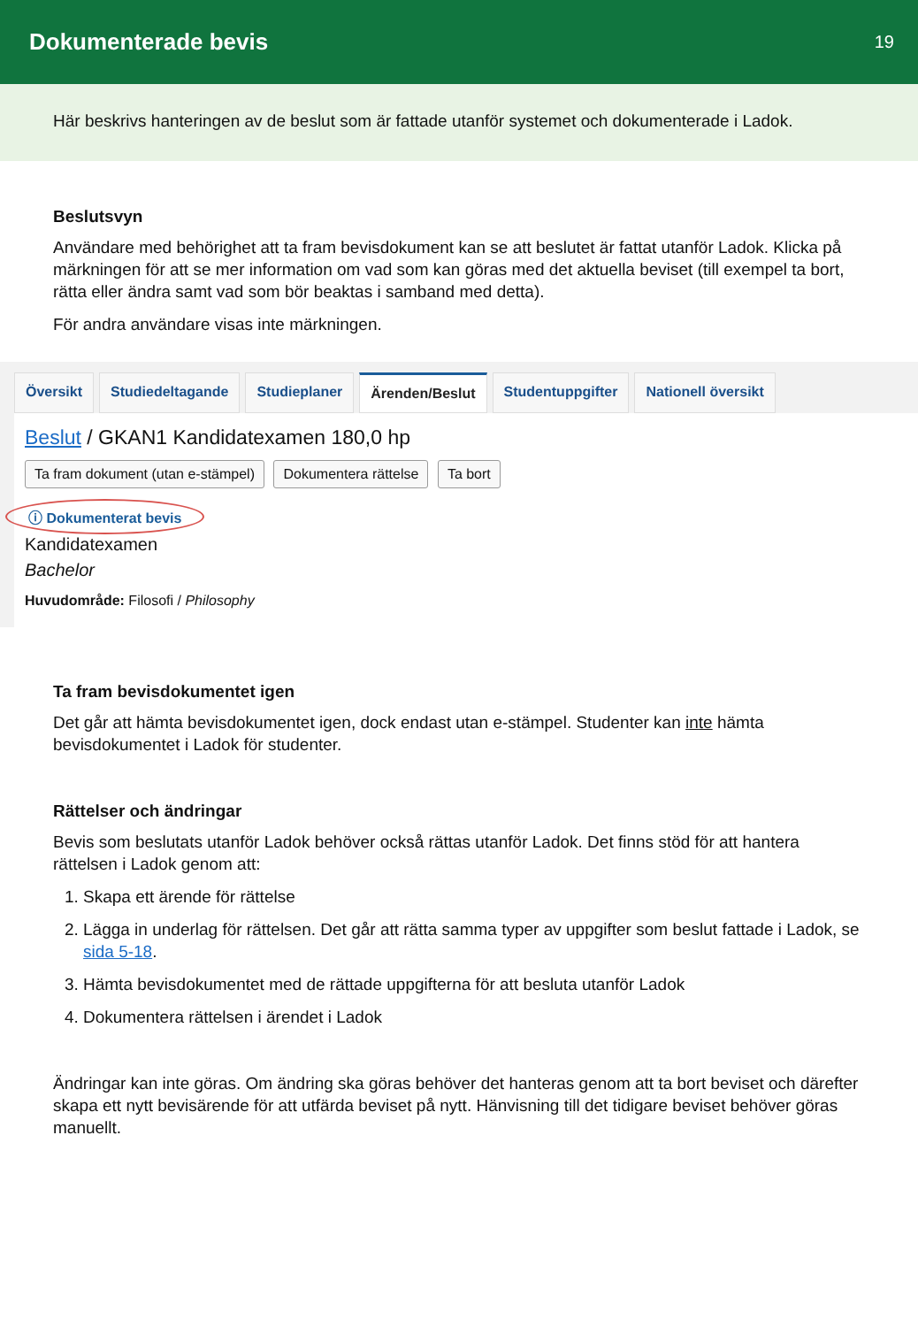Dokumenterade bevis
19
Här beskrivs hanteringen av de beslut som är fattade utanför systemet och dokumenterade i Ladok.
Beslutsvyn
Användare med behörighet att ta fram bevisdokument kan se att beslutet är fattat utanför Ladok. Klicka på märkningen för att se mer information om vad som kan göras med det aktuella beviset (till exempel ta bort, rätta eller ändra samt vad som bör beaktas i samband med detta).
För andra användare visas inte märkningen.
Översikt Studiedeltagande Studieplaner Ärenden/Beslut Studentuppgifter Nationell översikt
Beslut / GKAN1 Kandidatexamen 180,0 hp
Ta fram dokument (utan e-stämpel) Dokumentera rättelse Ta bort
ⓘ Dokumenterat bevis
Kandidatexamen
Bachelor
Huvudområde: Filosofi / Philosophy
Ta fram bevisdokumentet igen
Det går att hämta bevisdokumentet igen, dock endast utan e-stämpel. Studenter kan inte hämta bevisdokumentet i Ladok för studenter.
Rättelser och ändringar
Bevis som beslutats utanför Ladok behöver också rättas utanför Ladok. Det finns stöd för att hantera rättelsen i Ladok genom att:
1. Skapa ett ärende för rättelse
2. Lägga in underlag för rättelsen. Det går att rätta samma typer av uppgifter som beslut fattade i Ladok, se sida 5-18.
3. Hämta bevisdokumentet med de rättade uppgifterna för att besluta utanför Ladok
4. Dokumentera rättelsen i ärendet i Ladok
Ändringar kan inte göras. Om ändring ska göras behöver det hanteras genom att ta bort beviset och därefter skapa ett nytt bevisärende för att utfärda beviset på nytt. Hänvisning till det tidigare beviset behöver göras manuellt.